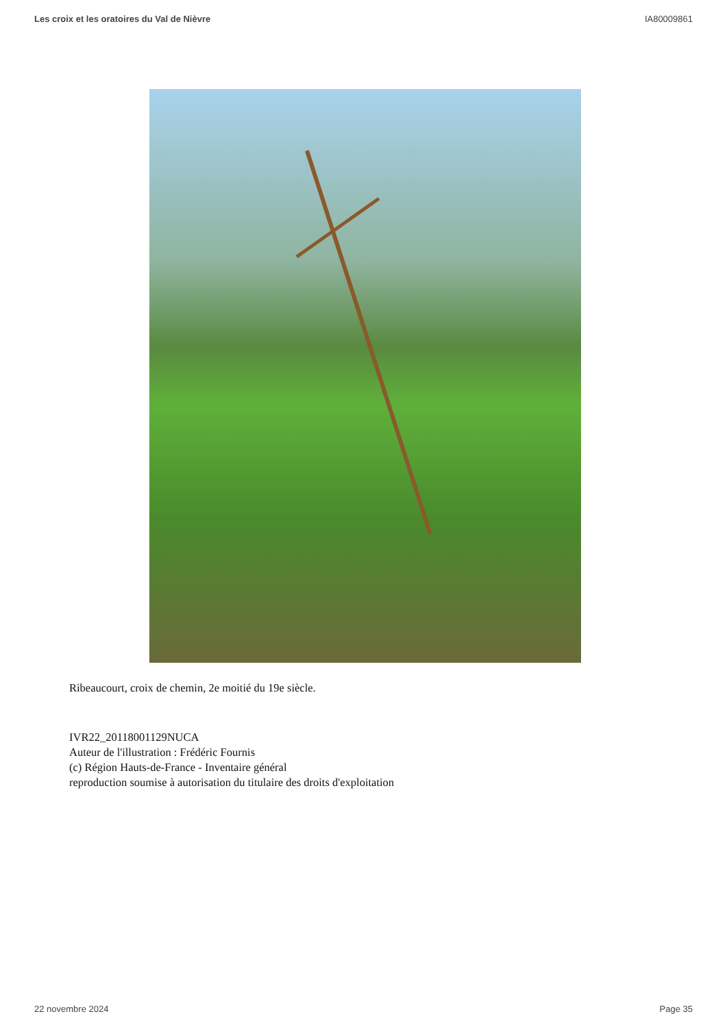Les croix et les oratoires du Val de Nièvre IA80009861
Ribeaucourt, croix de chemin, 2e moitié du 19e siècle.
IVR22_20118001129NUCA
Auteur de l'illustration : Frédéric Fournis
(c) Région Hauts-de-France - Inventaire général
reproduction soumise à autorisation du titulaire des droits d'exploitation
22 novembre 2024 Page 35